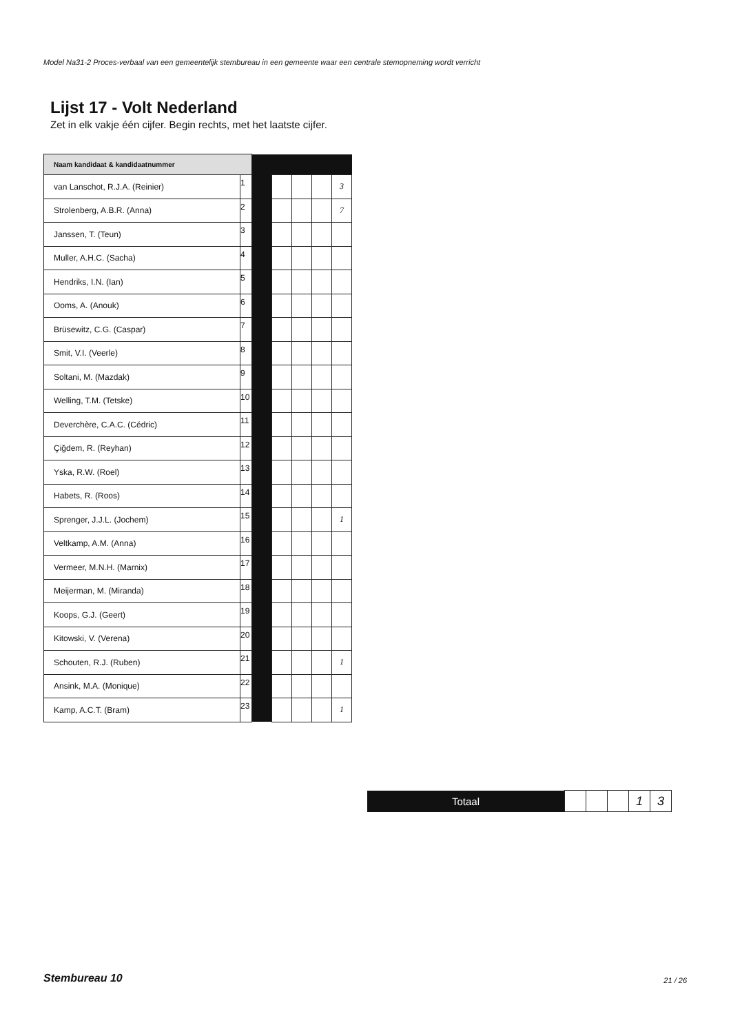Model Na31-2 Proces-verbaal van een gemeentelijk stembureau in een gemeente waar een centrale stemopneming wordt verricht
Lijst 17 - Volt Nederland
Zet in elk vakje één cijfer. Begin rechts, met het laatste cijfer.
| Naam kandidaat & kandidaatnummer | | | | | | |
| van Lanschot, R.J.A. (Reinier) | 1 | | | | | 3 |
| Strolenberg, A.B.R. (Anna) | 2 | | | | | 7 |
| Janssen, T. (Teun) | 3 | | | | | |
| Muller, A.H.C. (Sacha) | 4 | | | | | |
| Hendriks, I.N. (Ian) | 5 | | | | | |
| Ooms, A. (Anouk) | 6 | | | | | |
| Brüsewitz, C.G. (Caspar) | 7 | | | | | |
| Smit, V.I. (Veerle) | 8 | | | | | |
| Soltani, M. (Mazdak) | 9 | | | | | |
| Welling, T.M. (Tetske) | 10 | | | | | |
| Deverchère, C.A.C. (Cédric) | 11 | | | | | |
| Çiğdem, R. (Reyhan) | 12 | | | | | |
| Yska, R.W. (Roel) | 13 | | | | | |
| Habets, R. (Roos) | 14 | | | | | |
| Sprenger, J.J.L. (Jochem) | 15 | | | | | 1 |
| Veltkamp, A.M. (Anna) | 16 | | | | | |
| Vermeer, M.N.H. (Marnix) | 17 | | | | | |
| Meijerman, M. (Miranda) | 18 | | | | | |
| Koops, G.J. (Geert) | 19 | | | | | |
| Kitowski, V. (Verena) | 20 | | | | | |
| Schouten, R.J. (Ruben) | 21 | | | | | 1 |
| Ansink, M.A. (Monique) | 22 | | | | | |
| Kamp, A.C.T. (Bram) | 23 | | | | | 1 |
| Totaal | | | | 1 | 3 |
Stembureau 10 21 / 26